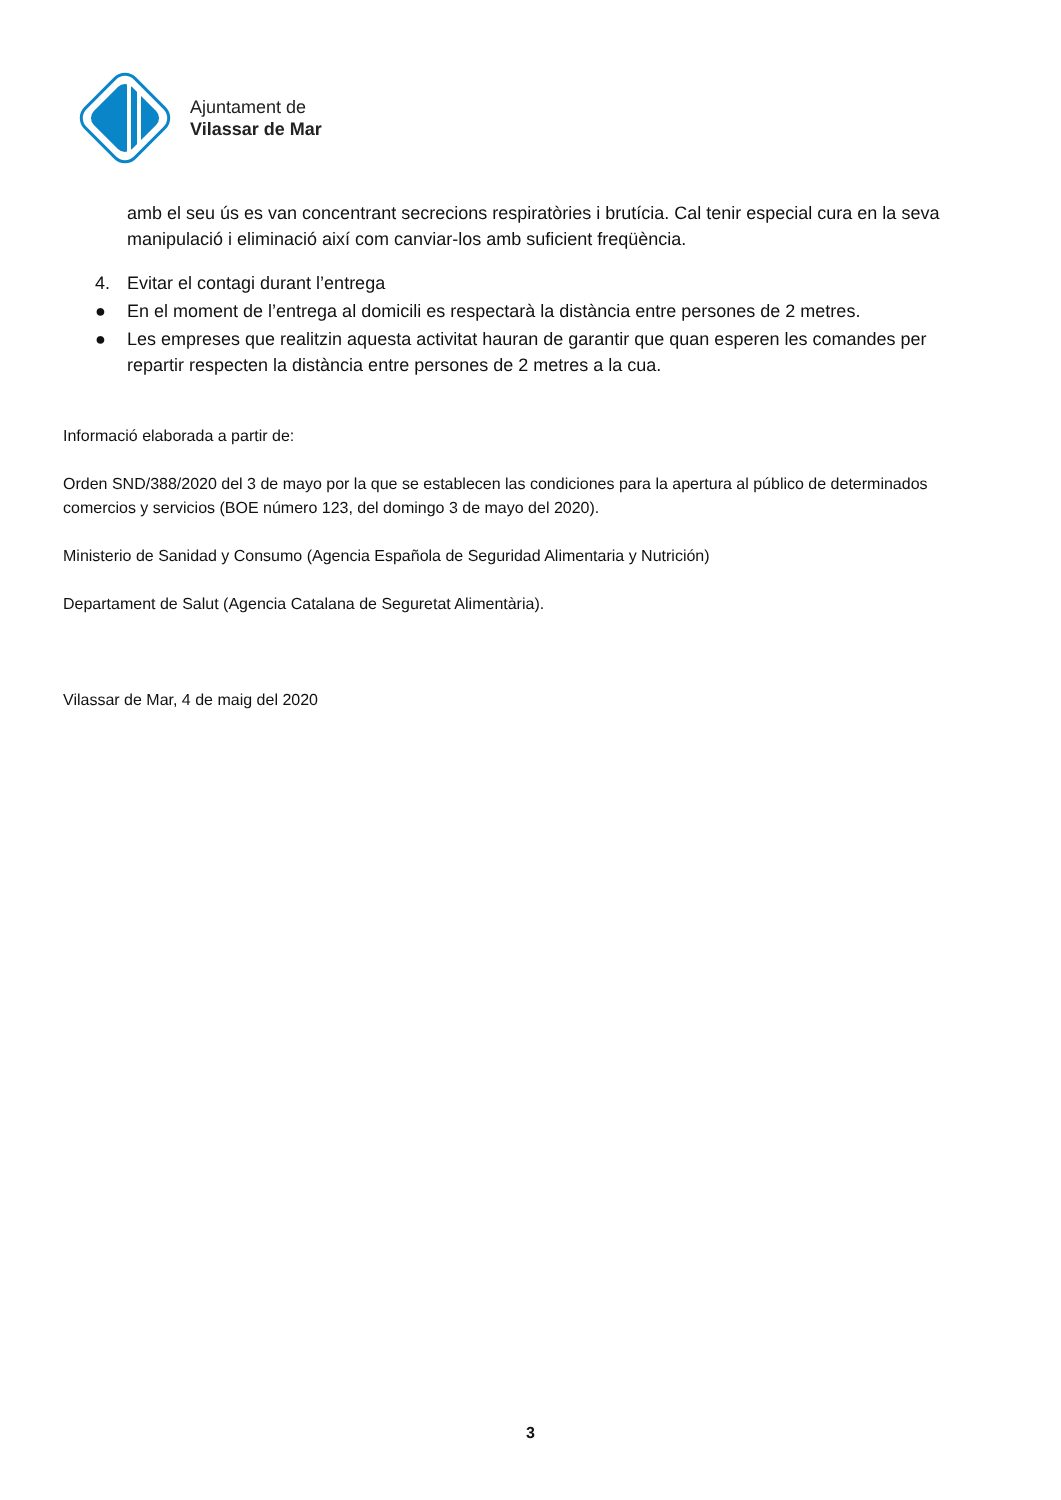Ajuntament de
Vilassar de Mar
amb el seu ús es van concentrant secrecions respiratòries i brutícia. Cal tenir especial cura en la seva manipulació i eliminació així com canviar-los amb suficient freqüència.
4. Evitar el contagi durant l’entrega
● En el moment de l’entrega al domicili es respectarà la distància entre persones de 2 metres.
● Les empreses que realitzin aquesta activitat hauran de garantir que quan esperen les comandes per repartir respecten la distància entre persones de 2 metres a la cua.
Informació elaborada a partir de:
Orden SND/388/2020 del 3 de mayo por la que se establecen las condiciones para la apertura al público de determinados comercios y servicios (BOE número 123, del domingo 3 de mayo del 2020).
Ministerio de Sanidad y Consumo (Agencia Española de Seguridad Alimentaria y Nutrición)
Departament de Salut (Agencia Catalana de Seguretat Alimentària).
Vilassar de Mar, 4 de maig del 2020
3